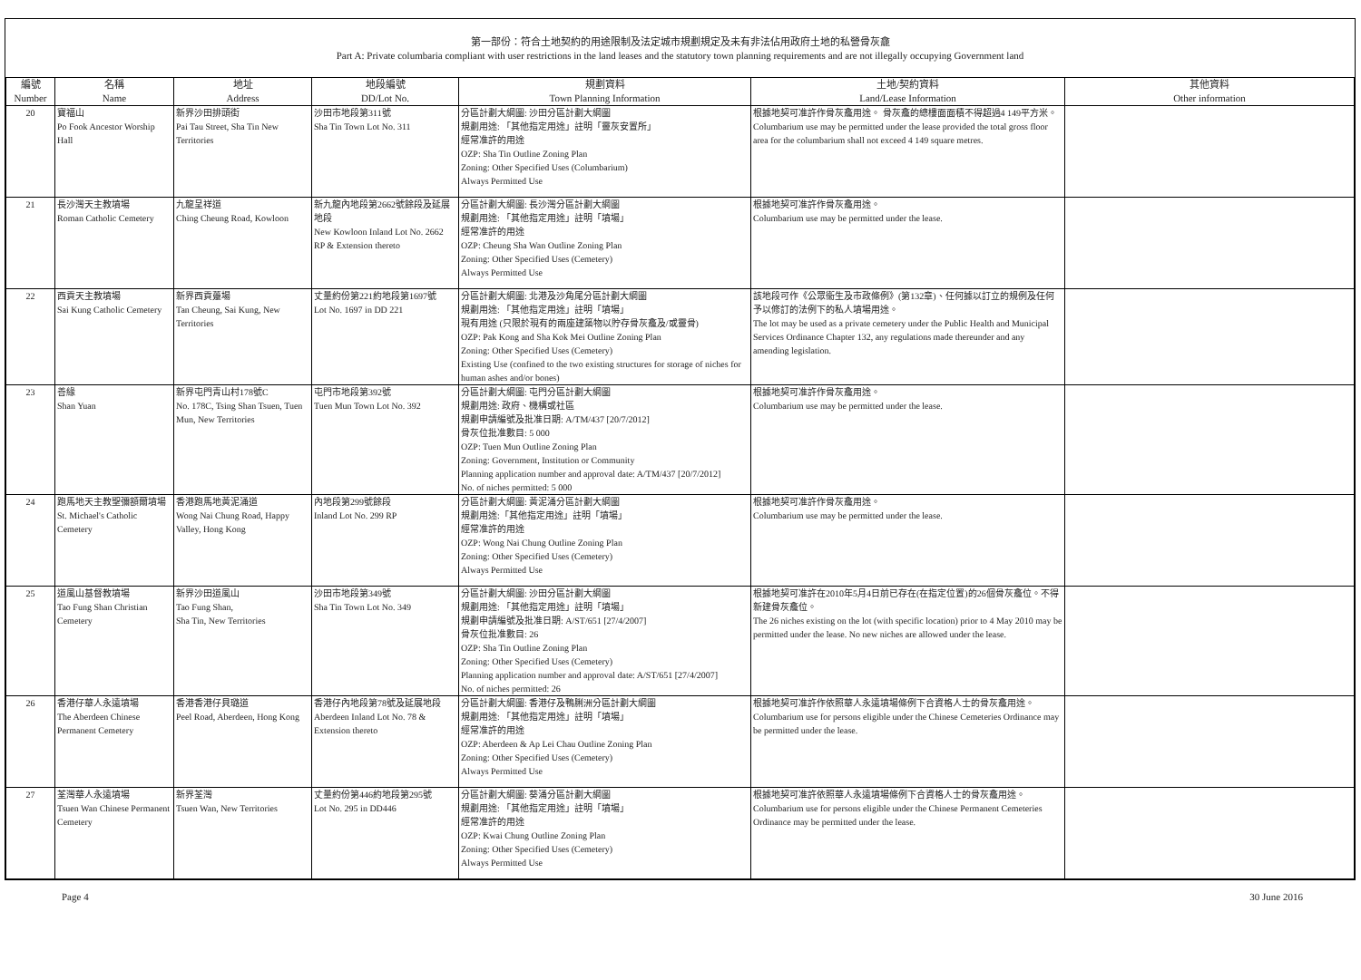第一部份：符合土地契約的用途限制及法定城市規劃規定及未有非法佔用政府土地的私營骨灰龕
Part A: Private columbaria compliant with user restrictions in the land leases and the statutory town planning requirements and are not illegally occupying Government land
| 編號 Number | 名稱 Name | 地址 Address | 地段編號 DD/Lot No. | 規劃資料 Town Planning Information | 土地/契約資料 Land/Lease Information | 其他資料 Other information |
| --- | --- | --- | --- | --- | --- | --- |
| 20 | 寶福山 Po Fook Ancestor Worship Hall | 新界沙田排頭街 Pai Tau Street, Sha Tin New Territories | 沙田市地段第311號 Sha Tin Town Lot No. 311 | 分區計劃大綱圖: 沙田分區計劃大綱圖 規劃用途: 「其他指定用途」註明「靈灰安置所」 經常准許的用途 OZP: Sha Tin Outline Zoning Plan Zoning: Other Specified Uses (Columbarium) Always Permitted Use | 根據地契可准許作骨灰龕用途。 骨灰龕的總樓面面積不得超過4 149平方米。 Columbarium use may be permitted under the lease provided the total gross floor area for the columbarium shall not exceed 4 149 square metres. | |
| 21 | 長沙灣天主教墳場 Roman Catholic Cemetery | 九龍呈祥道 Ching Cheung Road, Kowloon | 新九龍內地段第2662號餘段及延展地段 New Kowloon Inland Lot No. 2662 RP & Extension thereto | 分區計劃大綱圖: 長沙灣分區計劃大綱圖 規劃用途: 「其他指定用途」註明「墳場」 經常准許的用途 OZP: Cheung Sha Wan Outline Zoning Plan Zoning: Other Specified Uses (Cemetery) Always Permitted Use | 根據地契可准許作骨灰龕用途。 Columbarium use may be permitted under the lease. | |
| 22 | 西貢天主教墳場 Sai Kung Catholic Cemetery | 新界西貢躉場 Tan Cheung, Sai Kung, New Territories | 丈量約份第221約地段第1697號 Lot No. 1697 in DD 221 | 分區計劃大綱圖: 北港及沙角尾分區計劃大綱圖 規劃用途: 「其他指定用途」註明「墳場」 現有用途 (只限於現有的兩座建築物以貯存骨灰龕及/或靈骨) OZP: Pak Kong and Sha Kok Mei Outline Zoning Plan Zoning: Other Specified Uses (Cemetery) Existing Use (confined to the two existing structures for storage of niches for human ashes and/or bones) | 該地段可作《公眾衞生及市政條例》(第132章)、任何據以訂立的規例及任何予以修訂的法例下的私人墳場用途。 The lot may be used as a private cemetery under the Public Health and Municipal Services Ordinance Chapter 132, any regulations made thereunder and any amending legislation. | |
| 23 | 善緣 Shan Yuan | 新界屯門青山村178號C No. 178C, Tsing Shan Tsuen, Tuen Mun, New Territories | 屯門市地段第392號 Tuen Mun Town Lot No. 392 | 分區計劃大綱圖: 屯門分區計劃大綱圖 規劃用途: 政府、機構或社區 規劃申請編號及批准日期: A/TM/437 [20/7/2012] 骨灰位批准數目: 5 000 OZP: Tuen Mun Outline Zoning Plan Zoning: Government, Institution or Community Planning application number and approval date: A/TM/437 [20/7/2012] No. of niches permitted: 5 000 | 根據地契可准許作骨灰龕用途。 Columbarium use may be permitted under the lease. | |
| 24 | 跑馬地天主教聖彌額爾墳場 St. Michael's Catholic Cemetery | 香港跑馬地黃泥涌道 Wong Nai Chung Road, Happy Valley, Hong Kong | 內地段第299號餘段 Inland Lot No. 299 RP | 分區計劃大綱圖: 黃泥涌分區計劃大綱圖 規劃用途:「其他指定用途」註明「墳場」 經常准許的用途 OZP: Wong Nai Chung Outline Zoning Plan Zoning: Other Specified Uses (Cemetery) Always Permitted Use | 根據地契可准許作骨灰龕用途。 Columbarium use may be permitted under the lease. | |
| 25 | 道風山基督教墳場 Tao Fung Shan Christian Cemetery | 新界沙田道風山 Tao Fung Shan, Sha Tin, New Territories | 沙田市地段第349號 Sha Tin Town Lot No. 349 | 分區計劃大綱圖: 沙田分區計劃大綱圖 規劃用途: 「其他指定用途」註明「墳場」 規劃申請編號及批准日期: A/ST/651 [27/4/2007] 骨灰位批准數目: 26 OZP: Sha Tin Outline Zoning Plan Zoning: Other Specified Uses (Cemetery) Planning application number and approval date: A/ST/651 [27/4/2007] No. of niches permitted: 26 | 根據地契可准許在2010年5月4日前已存在(在指定位置)的26個骨灰龕位。不得新建骨灰龕位。 The 26 niches existing on the lot (with specific location) prior to 4 May 2010 may be permitted under the lease. No new niches are allowed under the lease. | |
| 26 | 香港仔華人永遠墳場 The Aberdeen Chinese Permanent Cemetery | 香港香港仔貝璐道 Peel Road, Aberdeen, Hong Kong | 香港仔內地段第78號及延展地段 Aberdeen Inland Lot No. 78 & Extension thereto | 分區計劃大綱圖: 香港仔及鴨脷洲分區計劃大綱圖 規劃用途: 「其他指定用途」註明「墳場」 經常准許的用途 OZP: Aberdeen & Ap Lei Chau Outline Zoning Plan Zoning: Other Specified Uses (Cemetery) Always Permitted Use | 根據地契可准許作依照華人永遠墳場條例下合資格人士的骨灰龕用途。 Columbarium use for persons eligible under the Chinese Cemeteries Ordinance may be permitted under the lease. | |
| 27 | 荃灣華人永遠墳場 Tsuen Wan Chinese Permanent Cemetery | 新界荃灣 Tsuen Wan, New Territories | 丈量約份第446約地段第295號 Lot No. 295 in DD446 | 分區計劃大綱圖: 葵涌分區計劃大綱圖 規劃用途: 「其他指定用途」註明「墳場」 經常准許的用途 OZP: Kwai Chung Outline Zoning Plan Zoning: Other Specified Uses (Cemetery) Always Permitted Use | 根據地契可准許依照華人永遠墳場條例下合資格人士的骨灰龕用途。 Columbarium use for persons eligible under the Chinese Permanent Cemeteries Ordinance may be permitted under the lease. | |
Page 4 30 June 2016